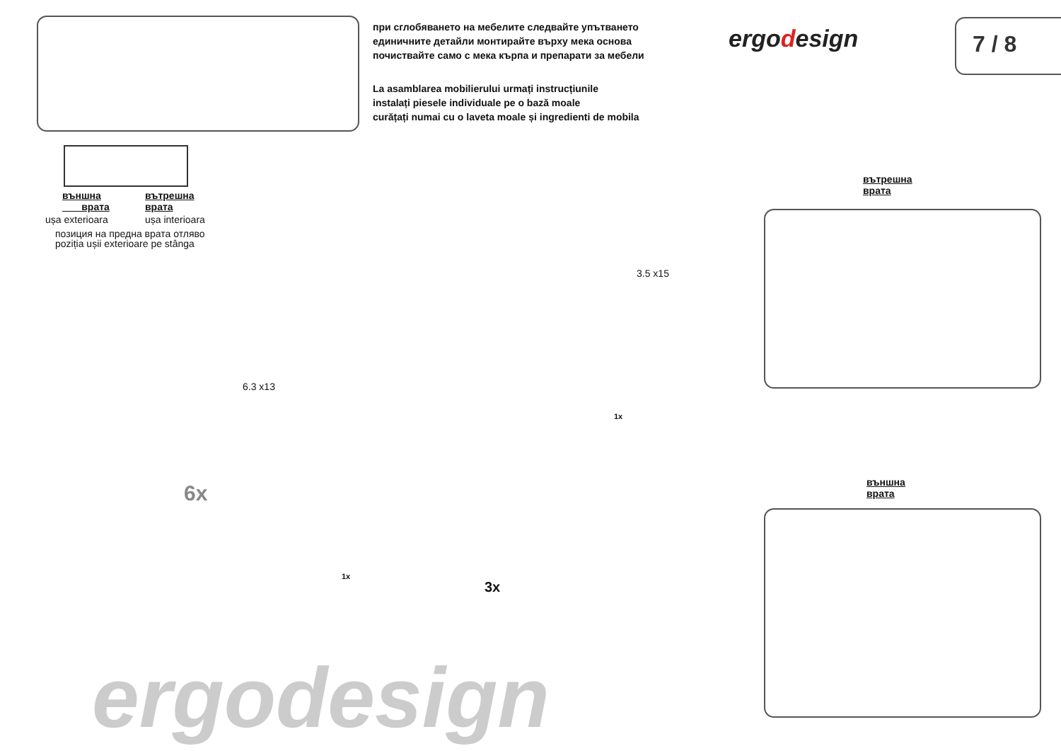при сглобяването на мебелите следвайте упътването
единичните детайли монтирайте върху мека основа
почиствайте само с мека кърпа и препарати за мебели
La asamblarea mobilierului urmați instrucțiunile
instalați piesele individuale pe o bază moale
curățați numai cu o laveta moale și ingredienti de mobila
ergodesign 7 / 8
външна
врата
ușa exterioara
вътрешна
врата
ușa interioara
позиция на предна врата отляво
poziția ușii exterioare pe stânga
6.3 x13
6x
3.5 x15
1x
1x
3x
вътрешна
врата
външна
врата
ergodesign